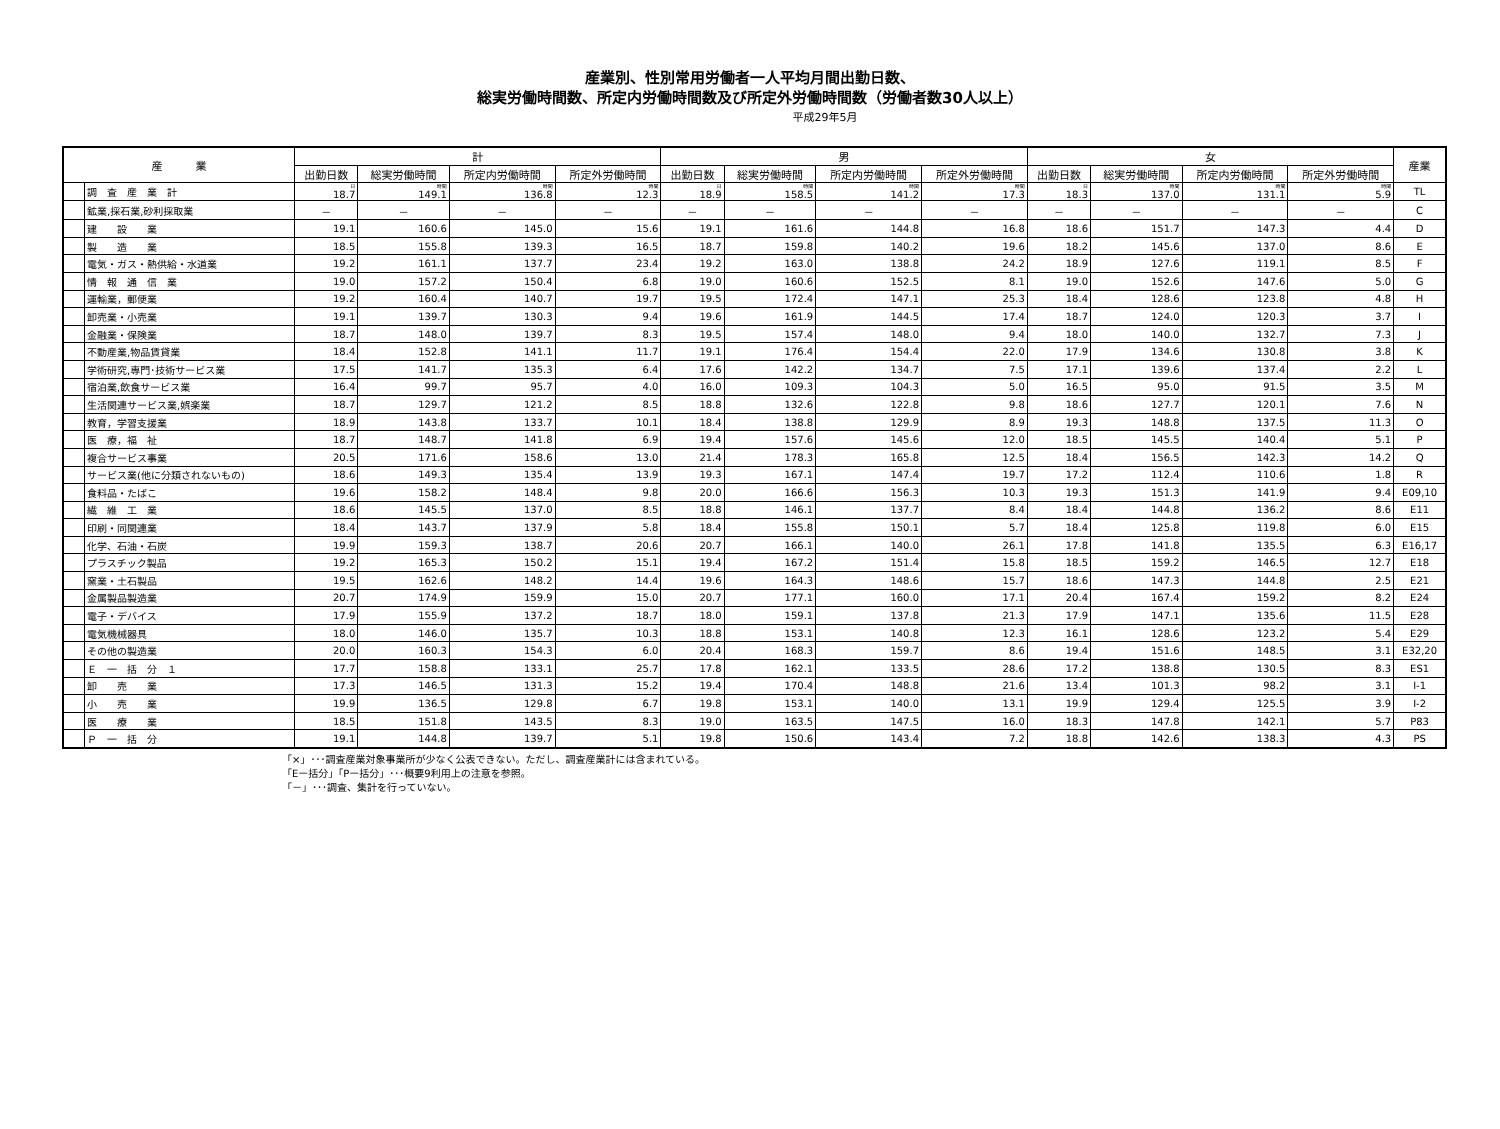産業別、性別常用労働者一人平均月間出勤日数、
総実労働時間数、所定内労働時間数及び所定外労働時間数（労働者数30人以上）
平成29年5月
| 産 業 | | 計 | | | | 男 | | | | 女 | | | | 産業 |
| --- | --- | --- | --- | --- | --- | --- | --- | --- | --- | --- | --- | --- | --- | --- |
| | | 出勤日数 | 総実労働時間 | 所定内労働時間 | 所定外労働時間 | 出勤日数 | 総実労働時間 | 所定内労働時間 | 所定外労働時間 | 出勤日数 | 総実労働時間 | 所定内労働時間 | 所定外労働時間 | |
| | 調 査 産 業 計 | 日 18.7 | 時間 149.1 | 時間 136.8 | 時間 12.3 | 日 18.9 | 時間 158.5 | 時間 141.2 | 時間 17.3 | 日 18.3 | 時間 137.0 | 時間 131.1 | 時間 5.9 | TL |
| | 鉱業,採石業,砂利採取業 | － | － | － | － | － | － | － | － | － | － | － | － | C |
| | 建 設 業 | 19.1 | 160.6 | 145.0 | 15.6 | 19.1 | 161.6 | 144.8 | 16.8 | 18.6 | 151.7 | 147.3 | 4.4 | D |
| | 製 造 業 | 18.5 | 155.8 | 139.3 | 16.5 | 18.7 | 159.8 | 140.2 | 19.6 | 18.2 | 145.6 | 137.0 | 8.6 | E |
| | 電気・ガス・熱供給・水道業 | 19.2 | 161.1 | 137.7 | 23.4 | 19.2 | 163.0 | 138.8 | 24.2 | 18.9 | 127.6 | 119.1 | 8.5 | F |
| | 情 報 通 信 業 | 19.0 | 157.2 | 150.4 | 6.8 | 19.0 | 160.6 | 152.5 | 8.1 | 19.0 | 152.6 | 147.6 | 5.0 | G |
| | 運輸業，郵便業 | 19.2 | 160.4 | 140.7 | 19.7 | 19.5 | 172.4 | 147.1 | 25.3 | 18.4 | 128.6 | 123.8 | 4.8 | H |
| | 卸売業・小売業 | 19.1 | 139.7 | 130.3 | 9.4 | 19.6 | 161.9 | 144.5 | 17.4 | 18.7 | 124.0 | 120.3 | 3.7 | I |
| | 金融業・保険業 | 18.7 | 148.0 | 139.7 | 8.3 | 19.5 | 157.4 | 148.0 | 9.4 | 18.0 | 140.0 | 132.7 | 7.3 | J |
| | 不動産業,物品賃貸業 | 18.4 | 152.8 | 141.1 | 11.7 | 19.1 | 176.4 | 154.4 | 22.0 | 17.9 | 134.6 | 130.8 | 3.8 | K |
| | 学術研究,専門･技術サービス業 | 17.5 | 141.7 | 135.3 | 6.4 | 17.6 | 142.2 | 134.7 | 7.5 | 17.1 | 139.6 | 137.4 | 2.2 | L |
| | 宿泊業,飲食サービス業 | 16.4 | 99.7 | 95.7 | 4.0 | 16.0 | 109.3 | 104.3 | 5.0 | 16.5 | 95.0 | 91.5 | 3.5 | M |
| | 生活関連サービス業,娯楽業 | 18.7 | 129.7 | 121.2 | 8.5 | 18.8 | 132.6 | 122.8 | 9.8 | 18.6 | 127.7 | 120.1 | 7.6 | N |
| | 教育，学習支援業 | 18.9 | 143.8 | 133.7 | 10.1 | 18.4 | 138.8 | 129.9 | 8.9 | 19.3 | 148.8 | 137.5 | 11.3 | O |
| | 医 療，福 祉 | 18.7 | 148.7 | 141.8 | 6.9 | 19.4 | 157.6 | 145.6 | 12.0 | 18.5 | 145.5 | 140.4 | 5.1 | P |
| | 複合サービス事業 | 20.5 | 171.6 | 158.6 | 13.0 | 21.4 | 178.3 | 165.8 | 12.5 | 18.4 | 156.5 | 142.3 | 14.2 | Q |
| | サービス業(他に分類されないもの) | 18.6 | 149.3 | 135.4 | 13.9 | 19.3 | 167.1 | 147.4 | 19.7 | 17.2 | 112.4 | 110.6 | 1.8 | R |
| | 食料品・たばこ | 19.6 | 158.2 | 148.4 | 9.8 | 20.0 | 166.6 | 156.3 | 10.3 | 19.3 | 151.3 | 141.9 | 9.4 | E09,10 |
| | 繊 維 工 業 | 18.6 | 145.5 | 137.0 | 8.5 | 18.8 | 146.1 | 137.7 | 8.4 | 18.4 | 144.8 | 136.2 | 8.6 | E11 |
| | 印刷・同関連業 | 18.4 | 143.7 | 137.9 | 5.8 | 18.4 | 155.8 | 150.1 | 5.7 | 18.4 | 125.8 | 119.8 | 6.0 | E15 |
| | 化学、石油・石炭 | 19.9 | 159.3 | 138.7 | 20.6 | 20.7 | 166.1 | 140.0 | 26.1 | 17.8 | 141.8 | 135.5 | 6.3 | E16,17 |
| | プラスチック製品 | 19.2 | 165.3 | 150.2 | 15.1 | 19.4 | 167.2 | 151.4 | 15.8 | 18.5 | 159.2 | 146.5 | 12.7 | E18 |
| | 窯業・土石製品 | 19.5 | 162.6 | 148.2 | 14.4 | 19.6 | 164.3 | 148.6 | 15.7 | 18.6 | 147.3 | 144.8 | 2.5 | E21 |
| | 金属製品製造業 | 20.7 | 174.9 | 159.9 | 15.0 | 20.7 | 177.1 | 160.0 | 17.1 | 20.4 | 167.4 | 159.2 | 8.2 | E24 |
| | 電子・デバイス | 17.9 | 155.9 | 137.2 | 18.7 | 18.0 | 159.1 | 137.8 | 21.3 | 17.9 | 147.1 | 135.6 | 11.5 | E28 |
| | 電気機械器具 | 18.0 | 146.0 | 135.7 | 10.3 | 18.8 | 153.1 | 140.8 | 12.3 | 16.1 | 128.6 | 123.2 | 5.4 | E29 |
| | その他の製造業 | 20.0 | 160.3 | 154.3 | 6.0 | 20.4 | 168.3 | 159.7 | 8.6 | 19.4 | 151.6 | 148.5 | 3.1 | E32,20 |
| | Ｅ 一 括 分 １ | 17.7 | 158.8 | 133.1 | 25.7 | 17.8 | 162.1 | 133.5 | 28.6 | 17.2 | 138.8 | 130.5 | 8.3 | ES1 |
| | 卸 売 業 | 17.3 | 146.5 | 131.3 | 15.2 | 19.4 | 170.4 | 148.8 | 21.6 | 13.4 | 101.3 | 98.2 | 3.1 | I-1 |
| | 小 売 業 | 19.9 | 136.5 | 129.8 | 6.7 | 19.8 | 153.1 | 140.0 | 13.1 | 19.9 | 129.4 | 125.5 | 3.9 | I-2 |
| | 医 療 業 | 18.5 | 151.8 | 143.5 | 8.3 | 19.0 | 163.5 | 147.5 | 16.0 | 18.3 | 147.8 | 142.1 | 5.7 | P83 |
| | Ｐ 一 括 分 | 19.1 | 144.8 | 139.7 | 5.1 | 19.8 | 150.6 | 143.4 | 7.2 | 18.8 | 142.6 | 138.3 | 4.3 | PS |
「×」･･･調査産業対象事業所が少なく公表できない。ただし、調査産業計には含まれている。
「Eー括分」「Pー括分」･･･概要9利用上の注意を参照。
「－」･･･調査、集計を行っていない。